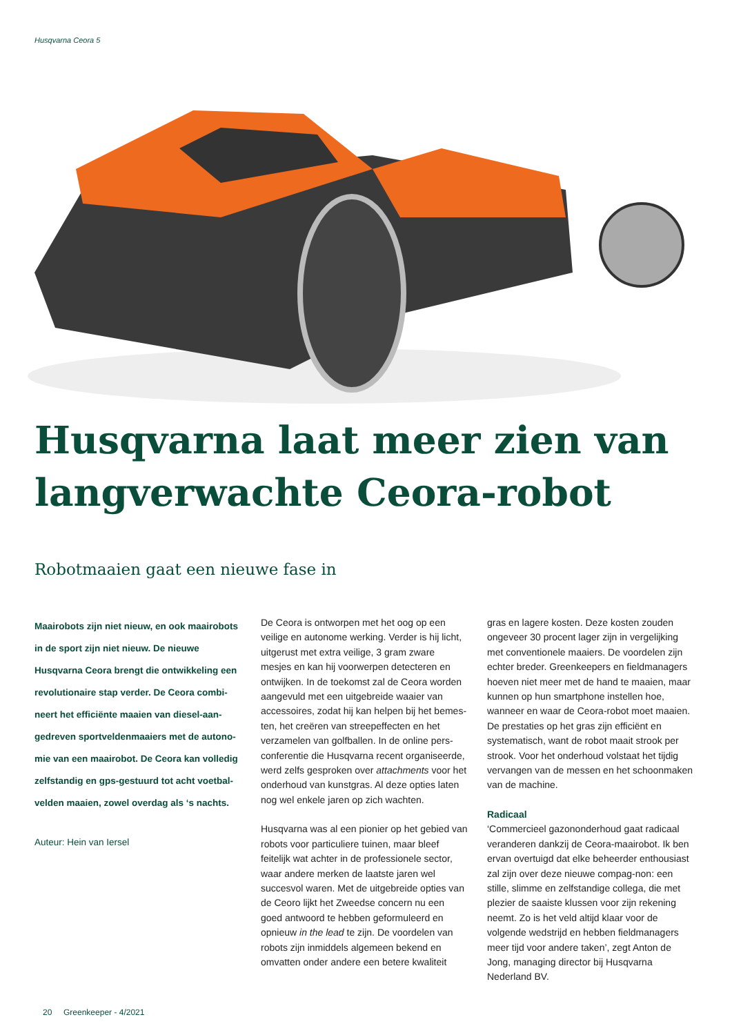Husqvarna Ceora 5
Husqvarna laat meer zien van langverwachte Ceora-robot
Robotmaaien gaat een nieuwe fase in
Maairobots zijn niet nieuw, en ook maairobots in de sport zijn niet nieuw. De nieuwe Husqvarna Ceora brengt die ontwikkeling een revolutionaire stap verder. De Ceora combi-neert het efficiënte maaien van diesel-aan-gedreven sportveldenmaaiers met de autono-mie van een maairobot. De Ceora kan volledig zelfstandig en gps-gestuurd tot acht voetbal-velden maaien, zowel overdag als ‘s nachts.
Auteur: Hein van Iersel
De Ceora is ontworpen met het oog op een veilige en autonome werking. Verder is hij licht, uitgerust met extra veilige, 3 gram zware mesjes en kan hij voorwerpen detecteren en ontwijken. In de toekomst zal de Ceora worden aangevuld met een uitgebreide waaier van accessoires, zodat hij kan helpen bij het bemes-ten, het creëren van streepeffecten en het verzamelen van golfballen. In de online pers-conferentie die Husqvarna recent organiseerde, werd zelfs gesproken over attachments voor het onderhoud van kunstgras. Al deze opties laten nog wel enkele jaren op zich wachten.
Husqvarna was al een pionier op het gebied van robots voor particuliere tuinen, maar bleef feitelijk wat achter in de professionele sector, waar andere merken de laatste jaren wel succesvol waren. Met de uitgebreide opties van de Ceoro lijkt het Zweedse concern nu een goed antwoord te hebben geformuleerd en opnieuw in the lead te zijn. De voordelen van robots zijn inmiddels algemeen bekend en omvatten onder andere een betere kwaliteit
gras en lagere kosten. Deze kosten zouden ongeveer 30 procent lager zijn in vergelijking met conventionele maaiers. De voordelen zijn echter breder. Greenkeepers en fieldmanagers hoeven niet meer met de hand te maaien, maar kunnen op hun smartphone instellen hoe, wanneer en waar de Ceora-robot moet maaien. De prestaties op het gras zijn efficiënt en systematisch, want de robot maait strook per strook. Voor het onderhoud volstaat het tijdig vervangen van de messen en het schoonmaken van de machine.
Radicaal
‘Commercieel gazononderhoud gaat radicaal veranderen dankzij de Ceora-maairobot. Ik ben ervan overtuigd dat elke beheerder enthousiast zal zijn over deze nieuwe compag-non: een stille, slimme en zelfstandige collega, die met plezier de saaiste klussen voor zijn rekening neemt. Zo is het veld altijd klaar voor de volgende wedstrijd en hebben fieldmanagers meer tijd voor andere taken’, zegt Anton de Jong, managing director bij Husqvarna Nederland BV.
20 Greenkeeper - 4/2021